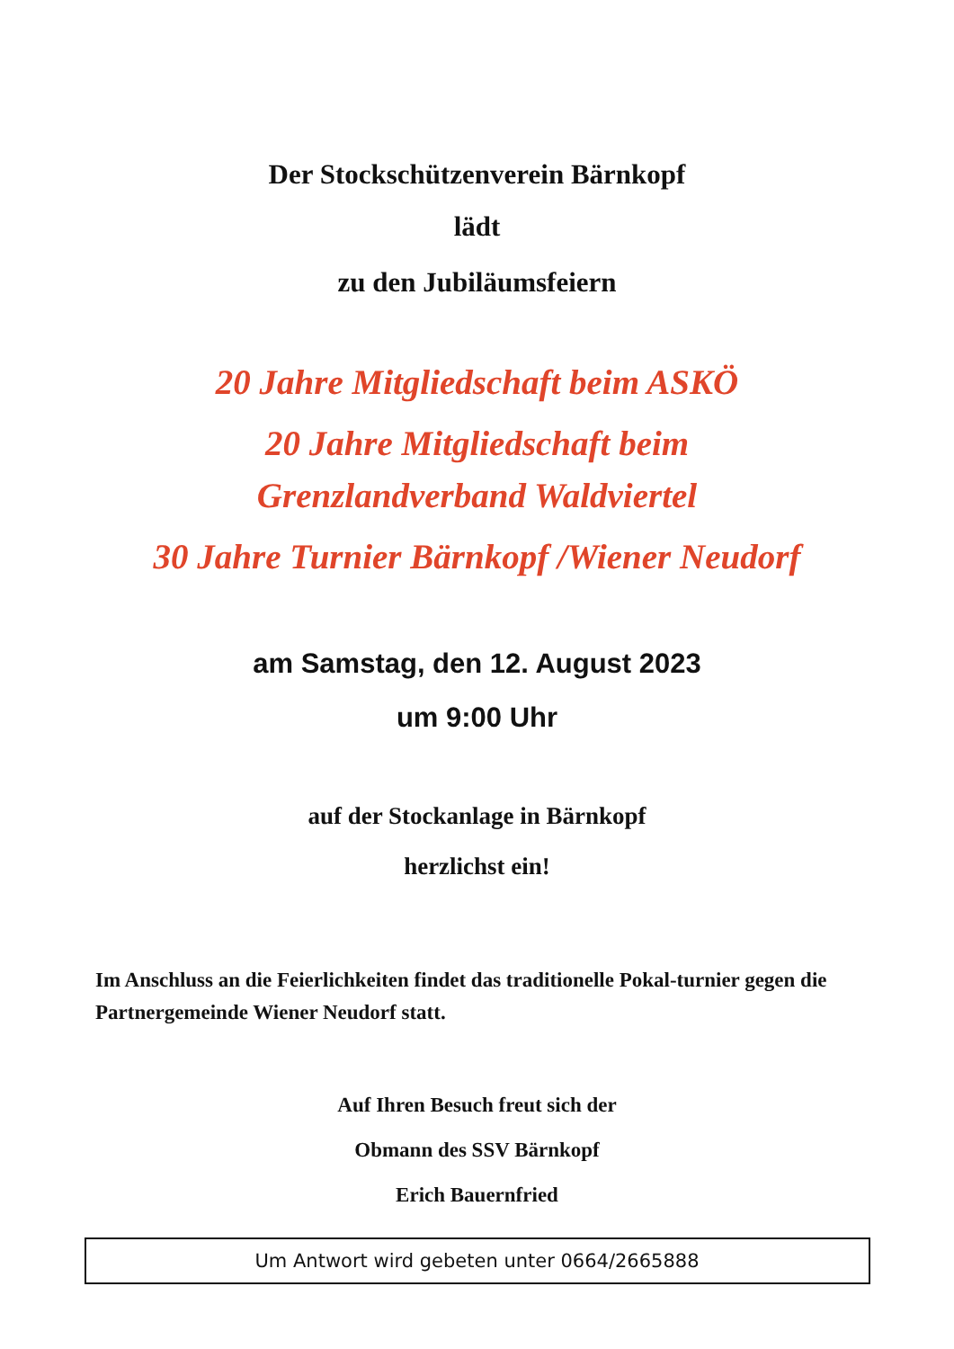Der Stockschützenverein Bärnkopf
lädt
zu den Jubiläumsfeiern
20 Jahre Mitgliedschaft beim ASKÖ
20 Jahre Mitgliedschaft beim
Grenzlandverband Waldviertel
30 Jahre Turnier Bärnkopf /Wiener Neudorf
am Samstag, den 12. August 2023
um 9:00 Uhr
auf der Stockanlage in Bärnkopf
herzlichst ein!
Im Anschluss an die Feierlichkeiten findet das traditionelle Pokal-turnier gegen die Partnergemeinde Wiener Neudorf statt.
Auf Ihren Besuch freut sich der
Obmann des SSV Bärnkopf
Erich Bauernfried
Um Antwort wird gebeten unter 0664/2665888